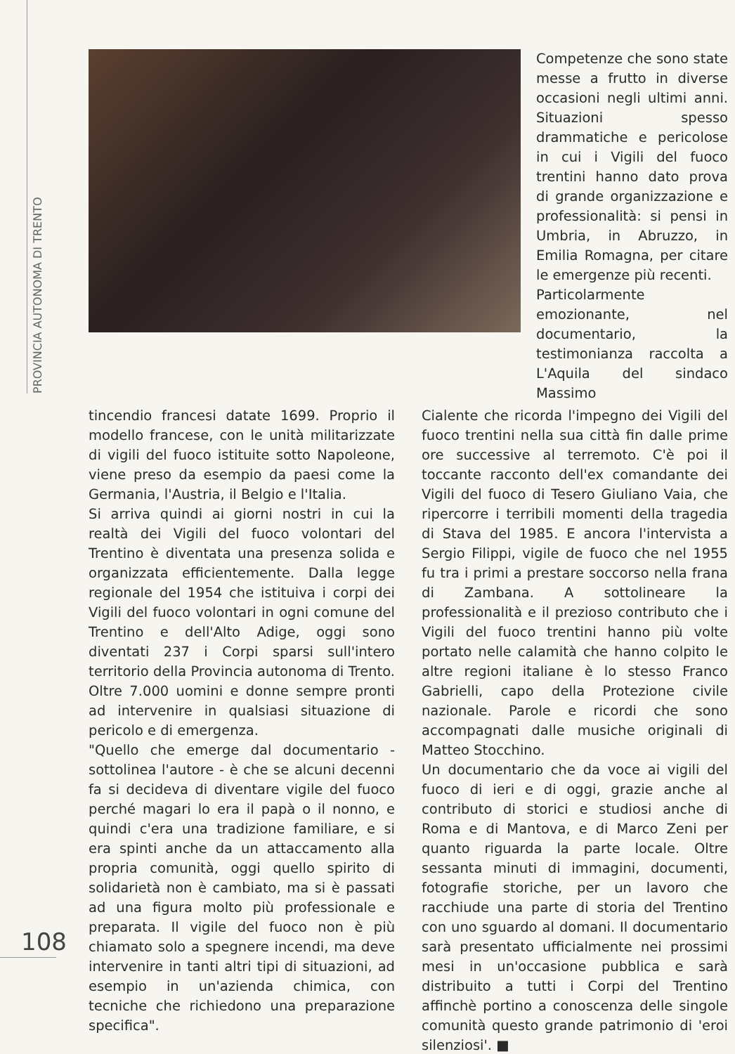PROVINCIA AUTONOMA DI TRENTO
Competenze che sono state messe a frutto in diverse occasioni negli ultimi anni. Situazioni spesso drammatiche e pericolose in cui i Vigili del fuoco trentini hanno dato prova di grande organizzazione e professionalità: si pensi in Umbria, in Abruzzo, in Emilia Romagna, per citare le emergenze più recenti.
Particolarmente emozionante, nel documentario, la testimonianza raccolta a L'Aquila del sindaco Massimo
tincendio francesi datate 1699. Proprio il modello francese, con le unità militarizzate di vigili del fuoco istituite sotto Napoleone, viene preso da esempio da paesi come la Germania, l'Austria, il Belgio e l'Italia.
Si arriva quindi ai giorni nostri in cui la realtà dei Vigili del fuoco volontari del Trentino è diventata una presenza solida e organizzata efficientemente. Dalla legge regionale del 1954 che istituiva i corpi dei Vigili del fuoco volontari in ogni comune del Trentino e dell'Alto Adige, oggi sono diventati 237 i Corpi sparsi sull'intero territorio della Provincia autonoma di Trento. Oltre 7.000 uomini e donne sempre pronti ad intervenire in qualsiasi situazione di pericolo e di emergenza.
"Quello che emerge dal documentario - sottolinea l'autore - è che se alcuni decenni fa si decideva di diventare vigile del fuoco perché magari lo era il papà o il nonno, e quindi c'era una tradizione familiare, e si era spinti anche da un attaccamento alla propria comunità, oggi quello spirito di solidarietà non è cambiato, ma si è passati ad una figura molto più professionale e preparata. Il vigile del fuoco non è più chiamato solo a spegnere incendi, ma deve intervenire in tanti altri tipi di situazioni, ad esempio in un'azienda chimica, con tecniche che richiedono una preparazione specifica".
Cialente che ricorda l'impegno dei Vigili del fuoco trentini nella sua città fin dalle prime ore successive al terremoto. C'è poi il toccante racconto dell'ex comandante dei Vigili del fuoco di Tesero Giuliano Vaia, che ripercorre i terribili momenti della tragedia di Stava del 1985. E ancora l'intervista a Sergio Filippi, vigile de fuoco che nel 1955 fu tra i primi a prestare soccorso nella frana di Zambana. A sottolineare la professionalità e il prezioso contributo che i Vigili del fuoco trentini hanno più volte portato nelle calamità che hanno colpito le altre regioni italiane è lo stesso Franco Gabrielli, capo della Protezione civile nazionale. Parole e ricordi che sono accompagnati dalle musiche originali di Matteo Stocchino.
Un documentario che da voce ai vigili del fuoco di ieri e di oggi, grazie anche al contributo di storici e studiosi anche di Roma e di Mantova, e di Marco Zeni per quanto riguarda la parte locale. Oltre sessanta minuti di immagini, documenti, fotografie storiche, per un lavoro che racchiude una parte di storia del Trentino con uno sguardo al domani. Il documentario sarà presentato ufficialmente nei prossimi mesi in un'occasione pubblica e sarà distribuito a tutti i Corpi del Trentino affinchè portino a conoscenza delle singole comunità questo grande patrimonio di 'eroi silenziosi'. ■
108